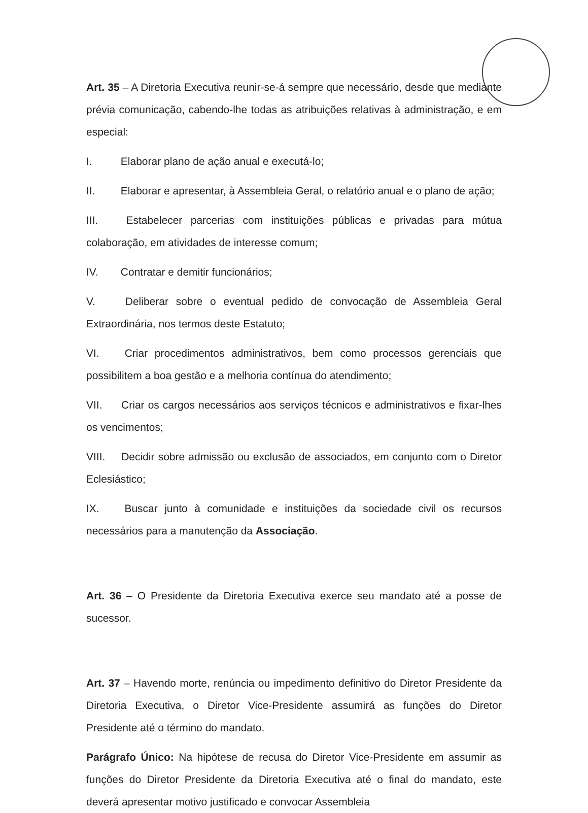Art. 35 – A Diretoria Executiva reunir-se-á sempre que necessário, desde que mediante prévia comunicação, cabendo-lhe todas as atribuições relativas à administração, e em especial:
I. Elaborar plano de ação anual e executá-lo;
II. Elaborar e apresentar, à Assembleia Geral, o relatório anual e o plano de ação;
III. Estabelecer parcerias com instituições públicas e privadas para mútua colaboração, em atividades de interesse comum;
IV. Contratar e demitir funcionários;
V. Deliberar sobre o eventual pedido de convocação de Assembleia Geral Extraordinária, nos termos deste Estatuto;
VI. Criar procedimentos administrativos, bem como processos gerenciais que possibilitem a boa gestão e a melhoria contínua do atendimento;
VII. Criar os cargos necessários aos serviços técnicos e administrativos e fixar-lhes os vencimentos;
VIII. Decidir sobre admissão ou exclusão de associados, em conjunto com o Diretor Eclesiástico;
IX. Buscar junto à comunidade e instituições da sociedade civil os recursos necessários para a manutenção da Associação.
Art. 36 – O Presidente da Diretoria Executiva exerce seu mandato até a posse de sucessor.
Art. 37 – Havendo morte, renúncia ou impedimento definitivo do Diretor Presidente da Diretoria Executiva, o Diretor Vice-Presidente assumirá as funções do Diretor Presidente até o término do mandato.
Parágrafo Único: Na hipótese de recusa do Diretor Vice-Presidente em assumir as funções do Diretor Presidente da Diretoria Executiva até o final do mandato, este deverá apresentar motivo justificado e convocar Assembleia